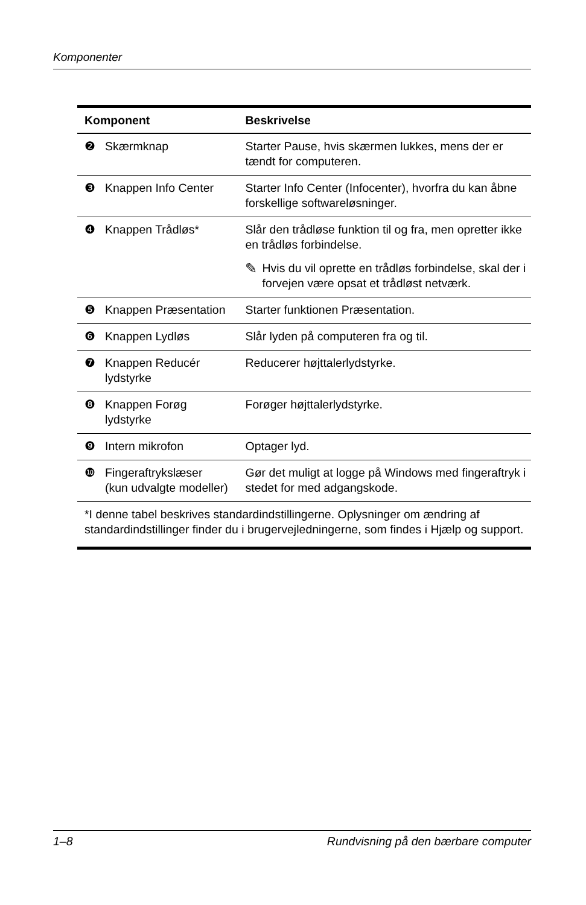Komponenter
| Komponent | | Beskrivelse |
| --- | --- | --- |
| ❷ | Skærmknap | Starter Pause, hvis skærmen lukkes, mens der er tændt for computeren. |
| ❸ | Knappen Info Center | Starter Info Center (Infocenter), hvorfra du kan åbne forskellige softwareløsninger. |
| ❹ | Knappen Trådløs* | Slår den trådløse funktion til og fra, men opretter ikke en trådløs forbindelse. ✎ Hvis du vil oprette en trådløs forbindelse, skal der i forvejen være opsat et trådløst netværk. |
| ❺ | Knappen Præsentation | Starter funktionen Præsentation. |
| ❻ | Knappen Lydløs | Slår lyden på computeren fra og til. |
| ❼ | Knappen Reducér lydstyrke | Reducerer højttalerlydstyrke. |
| ❽ | Knappen Forøg lydstyrke | Forøger højttalerlydstyrke. |
| ❾ | Intern mikrofon | Optager lyd. |
| ❿ | Fingeraftrykslæser (kun udvalgte modeller) | Gør det muligt at logge på Windows med fingeraftryk i stedet for med adgangskode. |
| *I denne tabel beskrives standardindstillingerne. Oplysninger om ændring af standardindstillinger finder du i brugervejledningerne, som findes i Hjælp og support. | | |
1–8 Rundvisning på den bærbare computer